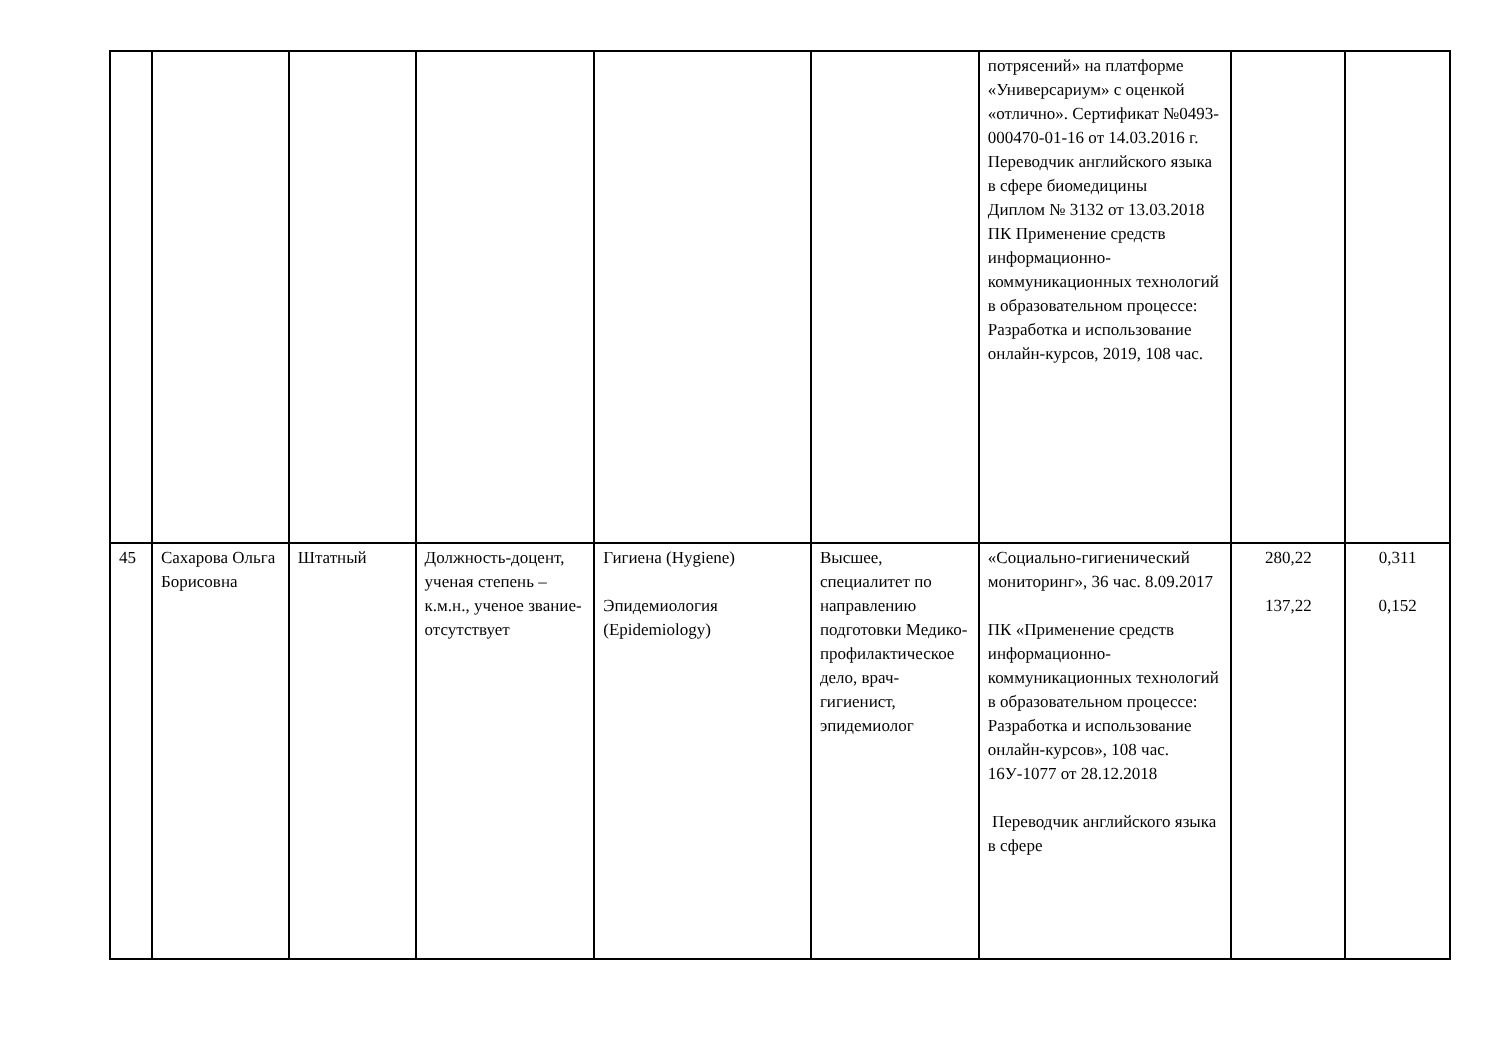| | | | | | | потрясений» на платформе «Универсариум» с оценкой «отлично». Сертификат №0493-000470-01-16 от 14.03.2016 г. Переводчик английского языка в сфере биомедицины Диплом № 3132 от 13.03.2018 ПК Применение средств информационно-коммуникационных технологий в образовательном процессе: Разработка и использование онлайн-курсов, 2019, 108 час. | | |
| 45 | Сахарова Ольга Борисовна | Штатный | Должность-доцент, ученая степень – к.м.н., ученое звание-отсутствует | Гигиена (Hygiene) Эпидемиология (Epidemiology) | Высшее, специалитет по направлению подготовки Медико-профилактическое дело, врач-гигиенист, эпидемиолог | «Социально-гигиенический мониторинг», 36 час. 8.09.2017 ПК «Применение средств информационно-коммуникационных технологий в образовательном процессе: Разработка и использование онлайн-курсов», 108 час. 16У-1077 от 28.12.2018 Переводчик английского языка в сфере | 280,22 137,22 | 0,311 0,152 |